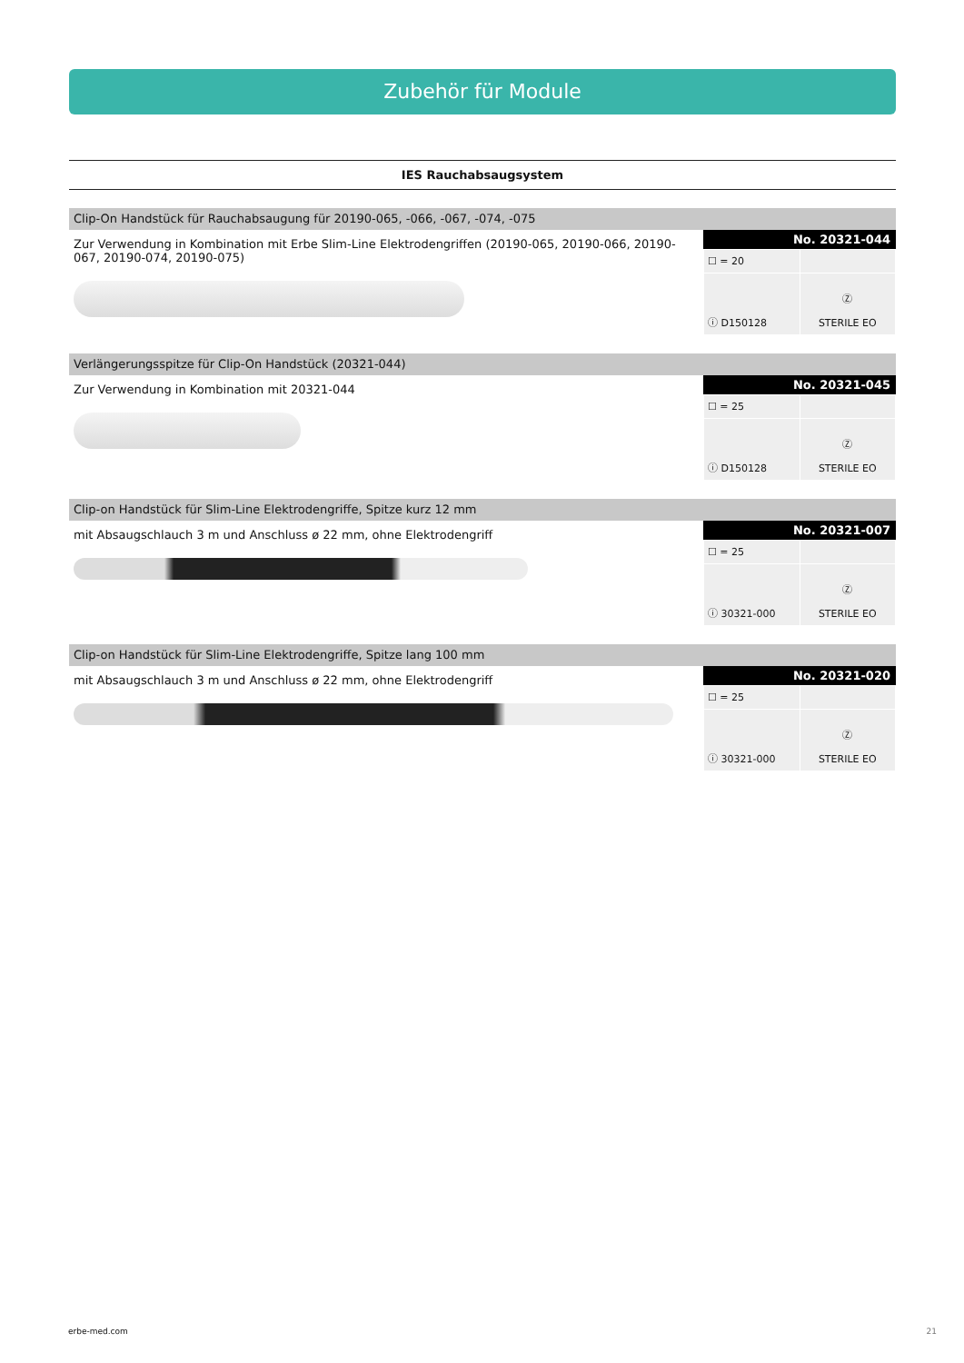Zubehör für Module
IES Rauchabsaugsystem
Clip-On Handstück für Rauchabsaugung für 20190-065, -066, -067, -074, -075
Zur Verwendung in Kombination mit Erbe Slim-Line Elektrodengriffen (20190-065, 20190-066, 20190-067, 20190-074, 20190-075)
No. 20321-044
| ☐ = 20 | |
| ⓘ D150128 | Ⓩ STERILE EO |
Verlängerungsspitze für Clip-On Handstück (20321-044)
Zur Verwendung in Kombination mit 20321-044
No. 20321-045
| ☐ = 25 | |
| ⓘ D150128 | Ⓩ STERILE EO |
Clip-on Handstück für Slim-Line Elektrodengriffe, Spitze kurz 12 mm
mit Absaugschlauch 3 m und Anschluss ø 22 mm, ohne Elektrodengriff
No. 20321-007
| ☐ = 25 | |
| ⓘ 30321-000 | Ⓩ STERILE EO |
Clip-on Handstück für Slim-Line Elektrodengriffe, Spitze lang 100 mm
mit Absaugschlauch 3 m und Anschluss ø 22 mm, ohne Elektrodengriff
No. 20321-020
| ☐ = 25 | |
| ⓘ 30321-000 | Ⓩ STERILE EO |
erbe-med.com 21